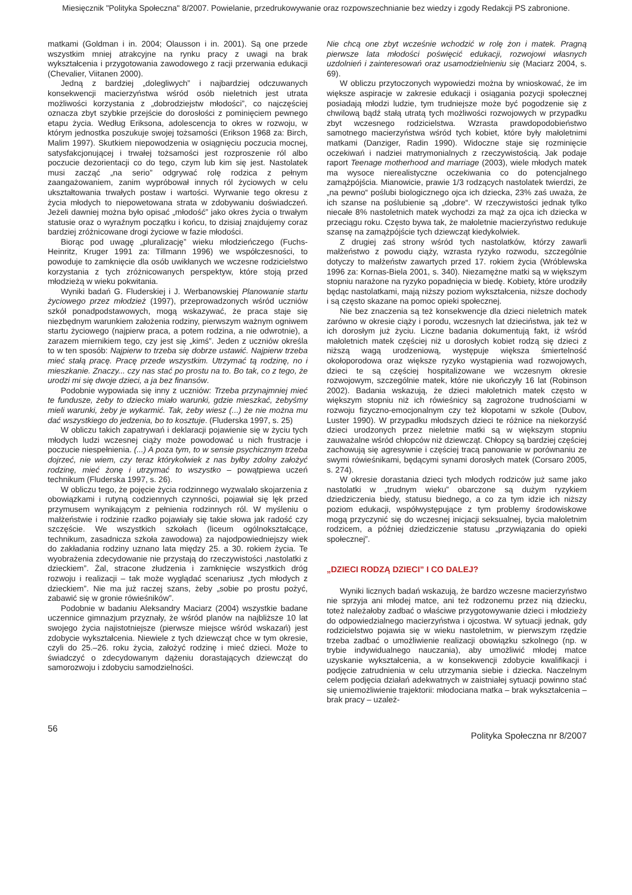Miesięcznik "Polityka Społeczna" 8/2007. Powielanie, przedrukowywanie oraz rozpowszechnianie bez wiedzy i zgody Redakcji PS zabronione.
matkami (Goldman i in. 2004; Olausson i in. 2001). Są one przede wszystkim mniej atrakcyjne na rynku pracy z uwagi na brak wykształcenia i przygotowania zawodowego z racji przerwania edukacji (Chevalier, Viitanen 2000).
Jedną z bardziej „dolegliwych” i najbardziej odczuwanych konsekwencji macierzyństwa wśród osób nieletnich jest utrata możliwości korzystania z „dobrodziejstw młodości”, co najczęściej oznacza zbyt szybkie przejście do dorosłości z pominięciem pewnego etapu życia. Według Eriksona, adolescencja to okres w rozwoju, w którym jednostka poszukuje swojej tożsamości (Erikson 1968 za: Birch, Malim 1997). Skutkiem niepowodzenia w osiągnięciu poczucia mocnej, satysfakcjonującej i trwałej tożsamości jest rozproszenie ról albo poczucie dezorientacji co do tego, czym lub kim się jest. Nastolatek musi zacząć „na serio” odgrywać rolę rodzica z pełnym zaangażowaniem, zanim wypróbował innych ról życiowych w celu ukształtowania trwałych postaw i wartości. Wyrwanie tego okresu z życia młodych to niepowetowana strata w zdobywaniu doświadczeń. Jeżeli dawniej można było opisać „młodość” jako okres życia o trwałym statusie oraz o wyraźnym początku i końcu, to dzisiaj znajdujemy coraz bardziej zróżnicowane drogi życiowe w fazie młodości.
Biorąc pod uwagę „pluralizację” wieku młodzieńczego (Fuchs-Heinritz, Kruger 1991 za: Tillmann 1996) we współczesności, to powoduje to zamknięcie dla osób uwikłanych we wczesne rodzicielstwo korzystania z tych zróżnicowanych perspektyw, które stoją przed młodzieżą w wieku pokwitania.
Wyniki badań G. Fluderskiej i J. Werbanowskiej Planowanie startu życiowego przez młodzież (1997), przeprowadzonych wśród uczniów szkół ponadpodstawowych, mogą wskazywać, że praca staje się niezbędnym warunkiem założenia rodziny, pierwszym ważnym ogniwem startu życiowego (najpierw praca, a potem rodzina, a nie odwrotnie), a zarazem miernikiem tego, czy jest się „kimś”. Jeden z uczniów określa to w ten sposób: Najpierw to trzeba się dobrze ustawić. Najpierw trzeba mieć stałą pracę. Pracę przede wszystkim. Utrzymać tą rodzinę, no i mieszkanie. Znaczy... czy nas stać po prostu na to. Bo tak, co z tego, że urodzi mi się dwoje dzieci, a ja bez finansów.
Podobnie wypowiada się inny z uczniów: Trzeba przynajmniej mieć te fundusze, żeby to dziecko miało warunki, gdzie mieszkać, żebyśmy mieli warunki, żeby je wykarmić. Tak, żeby wiesz (...) że nie można mu dać wszystkiego do jedzenia, bo to kosztuje. (Fluderska 1997, s. 25)
W obliczu takich zapatrywań i deklaracji pojawienie się w życiu tych młodych ludzi wczesnej ciąży może powodować u nich frustracje i poczucie niespełnienia. (...) A poza tym, to w sensie psychicznym trzeba dojrzeć, nie wiem, czy teraz którykolwiek z nas byłby zdolny założyć rodzinę, mieć żonę i utrzymać to wszystko – powątpiewa uczeń technikum (Fluderska 1997, s. 26).
W obliczu tego, że pojęcie życia rodzinnego wyzwalało skojarzenia z obowiązkami i rutyną codziennych czynności, pojawiał się lęk przed przymusem wynikającym z pełnienia rodzinnych ról. W myśleniu o małżeństwie i rodzinie rzadko pojawiały się takie słowa jak radość czy szczęście. We wszystkich szkołach (liceum ogólnokształcące, technikum, zasadnicza szkoła zawodowa) za najodpowiedniejszy wiek do zakładania rodziny uznano lata między 25. a 30. rokiem życia. Te wyobrażenia zdecydowanie nie przystają do rzeczywistości ‚nastolatki z dzieckiem”. Żal, stracone złudzenia i zamknięcie wszystkich dróg rozwoju i realizacji – tak może wyglądać scenariusz „tych młodych z dzieckiem”. Nie ma już raczej szans, żeby „sobie po prostu pożyć, zabawić się w gronie rówieśników”.
Podobnie w badaniu Aleksandry Maciarz (2004) wszystkie badane uczennice gimnazjum przyznały, że wśród planów na najbliższe 10 lat swojego życia najistotniejsze (pierwsze miejsce wśród wskazań) jest zdobycie wykształcenia. Niewiele z tych dziewcząt chce w tym okresie, czyli do 25.–26. roku życia, założyć rodzinę i mieć dzieci. Może to świadczyć o zdecydowanym dążeniu dorastających dziewcząt do samorozwoju i zdobyciu samodzielności.
Nie chcą one zbyt wcześnie wchodzić w rolę żon i matek. Pragną pierwsze lata młodości poświęcić edukacji, rozwojowi własnych uzdolnień i zainteresowań oraz usamodzielnieniu się (Maciarz 2004, s. 69).
W obliczu przytoczonych wypowiedzi można by wnioskować, że im większe aspiracje w zakresie edukacji i osiągania pozycji społecznej posiadają młodzi ludzie, tym trudniejsze może być pogodzenie się z chwilową bądź stałą utratą tych możliwości rozwojowych w przypadku zbyt wczesnego rodzicielstwa. Wzrasta prawdopodobieństwo samotnego macierzyństwa wśród tych kobiet, które były małoletnimi matkami (Danziger, Radin 1990). Widoczne staje się rozminięcie oczekiwań i nadziei matrymonialnych z rzeczywistością. Jak podaje raport Teenage motherhood and marriage (2003), wiele młodych matek ma wysoce nierealistyczne oczekiwania co do potencjalnego zamążpójścia. Mianowicie, prawie 1/3 rodzących nastolatek twierdzi, że „na pewno“ poślubi biologicznego ojca ich dziecka, 23% zaś uważa, że ich szanse na poślubienie są „dobre“. W rzeczywistości jednak tylko niecałe 8% nastoletnich matek wychodzi za mąż za ojca ich dziecka w przeciągu roku. Często bywa tak, że małoletnie macierzyństwo redukuje szansę na zamążpójście tych dziewcząt kiedykolwiek.
Z drugiej zaś strony wśród tych nastolatków, którzy zawarli małżeństwo z powodu ciąży, wzrasta ryzyko rozwodu, szczególnie dotyczy to małżeństw zawartych przed 17. rokiem życia (Wróblewska 1996 za: Kornas-Biela 2001, s. 340). Niezamężne matki są w większym stopniu narażone na ryzyko popadnięcia w biedę. Kobiety, które urodziły będąc nastolatkami, mają niższy poziom wykształcenia, niższe dochody i są często skazane na pomoc opieki społecznej.
Nie bez znaczenia są też konsekwencje dla dzieci nieletnich matek zarówno w okresie ciąży i porodu, wczesnych lat dzieciństwa, jak też w ich dorosłym już życiu. Liczne badania dokumentują fakt, iż wśród małoletnich matek częściej niż u dorosłych kobiet rodzą się dzieci z niższą wagą urodzeniową, występuje większa śmiertelność okołoporodowa oraz większe ryzyko wystąpienia wad rozwojowych, dzieci te są częściej hospitalizowane we wczesnym okresie rozwojowym, szczególnie matek, które nie ukończyły 16 lat (Robinson 2002). Badania wskazują, że dzieci małoletnich matek często w większym stopniu niż ich rówieśnicy są zagrożone trudnościami w rozwoju fizyczno-emocjonalnym czy też kłopotami w szkole (Dubov, Luster 1990). W przypadku młodszych dzieci te różnice na niekorzyść dzieci urodzonych przez nieletnie matki są w większym stopniu zauważalne wśród chłopców niż dziewcząt. Chłopcy są bardziej częściej zachowują się agresywnie i częściej tracą panowanie w porównaniu ze swymi rówieśnikami, będącymi synami dorosłych matek (Corsaro 2005, s. 274).
W okresie dorastania dzieci tych młodych rodziców już same jako nastolatki w „trudnym wieku” obarczone są dużym ryzykiem dziedziczenia biedy, statusu biednego, a co za tym idzie ich niższy poziom edukacji, współwystępujące z tym problemy środowiskowe mogą przyczynić się do wczesnej inicjacji seksualnej, bycia małoletnim rodzicem, a później dziedziczenie statusu „przywiązania do opieki społecznej”.
„DZIECI RODZĄ DZIECI” I CO DALEJ?
Wyniki licznych badań wskazują, że bardzo wczesne macierzyństwo nie sprzyja ani młodej matce, ani też rodzonemu przez nią dziecku, toteż należałoby zadbać o właściwe przygotowywanie dzieci i młodzieży do odpowiedzialnego macierzyństwa i ojcostwa. W sytuacji jednak, gdy rodzicielstwo pojawia się w wieku nastoletnim, w pierwszym rzędzie trzeba zadbać o umożliwienie realizacji obowiązku szkolnego (np. w trybie indywidualnego nauczania), aby umożliwić młodej matce uzyskanie wykształcenia, a w konsekwencji zdobycie kwalifikacji i podjęcie zatrudnienia w celu utrzymania siebie i dziecka. Naczelnym celem podjęcia działań adekwatnych w zaistniałej sytuacji powinno stać się uniemożliwienie trajektorii: młodociana matka – brak wykształcenia – brak pracy – uzależ-
56 Polityka Społeczna nr 8/2007